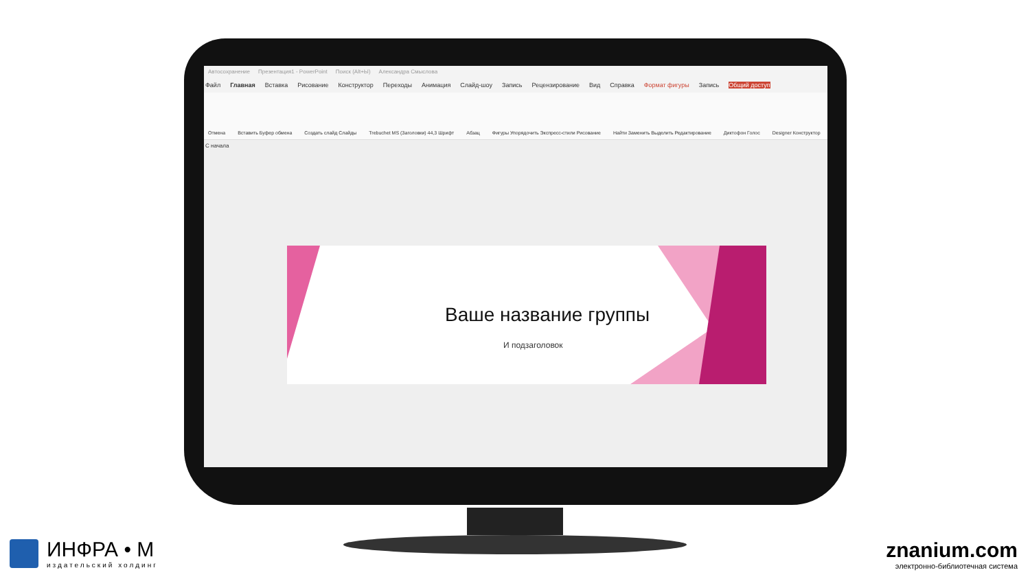Автосохранение Презентация1 - PowerPoint Поиск (Alt+Ы) Александра Смыслова
Файл Главная Вставка Рисование Конструктор Переходы Анимация Слайд-шоу Запись Рецензирование Вид Справка Формат фигуры Запись Общий доступ
Отмена Вставить Буфер обмена Создать слайд Слайды Trebuchet MS (Заголовки) 44,3 Шрифт Абзац Фигуры Упорядочить Экспресс-стили Рисование Найти Заменить Выделить Редактирование Диктофон Голос Designer Конструктор
С начала
Ваше название группы
И подзаголовок
ИНФРА • М
издательский холдинг
znanium.com
электронно-библиотечная система